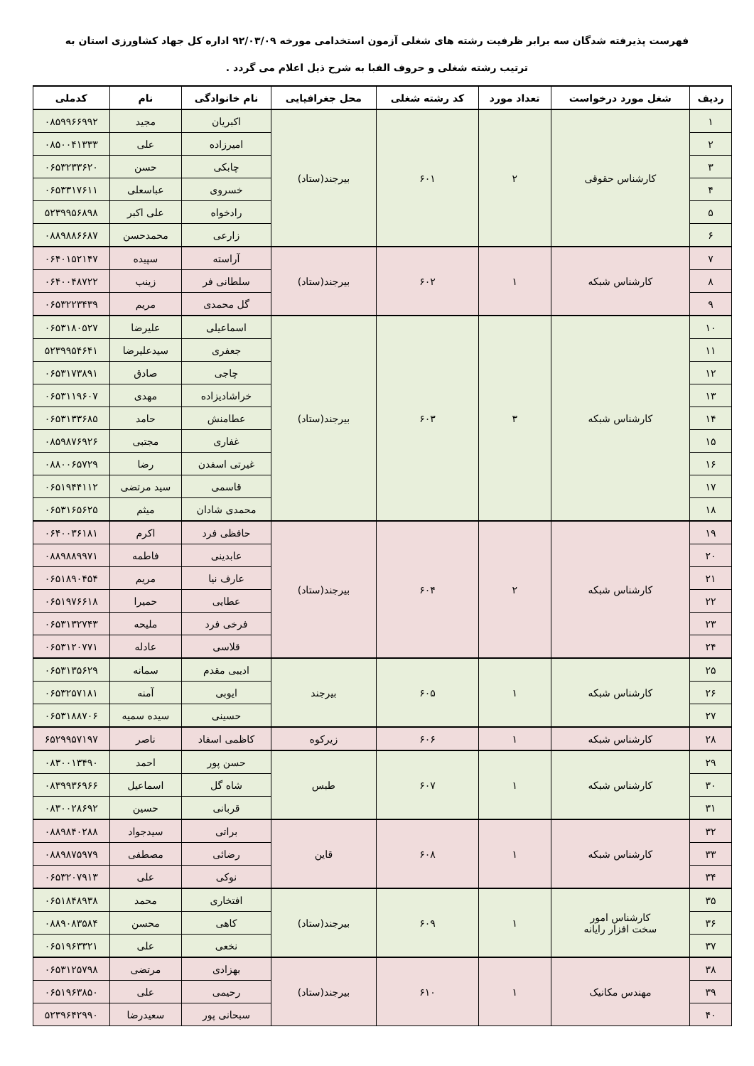فهرست پذیرفته شدگان سه برابر ظرفیت رشته های شغلی آزمون استخدامی مورخه ۹۲/۰۳/۰۹ اداره کل جهاد کشاورزی استان به
ترتیب رشته شغلی و حروف الفبا به شرح ذیل اعلام می گردد .
| ردیف | شغل مورد درخواست | تعداد مورد | کد رشته شغلی | محل جغرافیایی | نام خانوادگی | نام | کدملی |
| --- | --- | --- | --- | --- | --- | --- | --- |
| ۱ | کارشناس حقوقی | ۲ | ۶۰۱ | بیرجند(ستاد) | اکبریان | مجید | ۰۸۵۹۹۶۶۹۹۲ |
| ۲ | | | | | امیرزاده | علی | ۰۸۵۰۰۴۱۳۳۳ |
| ۳ | | | | | چابکی | حسن | ۰۶۵۳۲۳۳۶۲۰ |
| ۴ | | | | | خسروی | عباسعلی | ۰۶۵۳۳۱۷۶۱۱ |
| ۵ | | | | | رادخواه | علی اکبر | ۵۲۳۹۹۵۶۸۹۸ |
| ۶ | | | | | زارعی | محمدحسن | ۰۸۸۹۸۸۶۶۸۷ |
| ۷ | کارشناس شبکه | ۱ | ۶۰۲ | بیرجند(ستاد) | آراسته | سپیده | ۰۶۴۰۱۵۲۱۴۷ |
| ۸ | | | | | سلطانی فر | زینب | ۰۶۴۰۰۴۸۷۲۲ |
| ۹ | | | | | گل محمدی | مریم | ۰۶۵۳۲۲۳۴۳۹ |
| ۱۰ | کارشناس شبکه | ۳ | ۶۰۳ | بیرجند(ستاد) | اسماعیلی | علیرضا | ۰۶۵۳۱۸۰۵۲۷ |
| ۱۱ | | | | | جعفری | سیدعلیرضا | ۵۲۳۹۹۵۴۶۴۱ |
| ۱۲ | | | | | چاجی | صادق | ۰۶۵۳۱۷۳۸۹۱ |
| ۱۳ | | | | | خراشادیزاده | مهدی | ۰۶۵۳۱۱۹۶۰۷ |
| ۱۴ | | | | | عطامنش | حامد | ۰۶۵۳۱۳۳۶۸۵ |
| ۱۵ | | | | | غفاری | مجتبی | ۰۸۵۹۸۷۶۹۲۶ |
| ۱۶ | | | | | غیرتی اسفدن | رضا | ۰۸۸۰۰۶۵۷۲۹ |
| ۱۷ | | | | | قاسمی | سید مرتضی | ۰۶۵۱۹۴۴۱۱۲ |
| ۱۸ | | | | | محمدی شادان | میثم | ۰۶۵۳۱۶۵۶۲۵ |
| ۱۹ | کارشناس شبکه | ۲ | ۶۰۴ | بیرجند(ستاد) | حافظی فرد | اکرم | ۰۶۴۰۰۳۶۱۸۱ |
| ۲۰ | | | | | عابدینی | فاطمه | ۰۸۸۹۸۸۹۹۷۱ |
| ۲۱ | | | | | عارف نیا | مریم | ۰۶۵۱۸۹۰۴۵۴ |
| ۲۲ | | | | | عطایی | حمیرا | ۰۶۵۱۹۷۶۶۱۸ |
| ۲۳ | | | | | فرخی فرد | ملیحه | ۰۶۵۳۱۳۲۷۴۳ |
| ۲۴ | | | | | قلاسی | عادله | ۰۶۵۳۱۲۰۷۷۱ |
| ۲۵ | کارشناس شبکه | ۱ | ۶۰۵ | بیرجند | ادیبی مقدم | سمانه | ۰۶۵۳۱۳۵۶۲۹ |
| ۲۶ | | | | | ایوبی | آمنه | ۰۶۵۳۲۵۷۱۸۱ |
| ۲۷ | | | | | حسینی | سیده سمیه | ۰۶۵۳۱۸۸۷۰۶ |
| ۲۸ | کارشناس شبکه | ۱ | ۶۰۶ | زیرکوه | کاظمی اسفاد | ناصر | ۶۵۲۹۹۵۷۱۹۷ |
| ۲۹ | کارشناس شبکه | ۱ | ۶۰۷ | طبس | حسن پور | احمد | ۰۸۳۰۰۱۳۴۹۰ |
| ۳۰ | | | | | شاه گل | اسماعیل | ۰۸۳۹۹۳۶۹۶۶ |
| ۳۱ | | | | | قربانی | حسین | ۰۸۳۰۰۲۸۶۹۲ |
| ۳۲ | کارشناس شبکه | ۱ | ۶۰۸ | قاین | براتی | سیدجواد | ۰۸۸۹۸۴۰۲۸۸ |
| ۳۳ | | | | | رضائی | مصطفی | ۰۸۸۹۸۷۵۹۷۹ |
| ۳۴ | | | | | نوکی | علی | ۰۶۵۳۲۰۷۹۱۳ |
| ۳۵ | کارشناس امور سخت افزار رایانه | ۱ | ۶۰۹ | بیرجند(ستاد) | افتخاری | محمد | ۰۶۵۱۸۴۸۹۳۸ |
| ۳۶ | | | | | کاهی | محسن | ۰۸۸۹۰۸۳۵۸۴ |
| ۳۷ | | | | | نخعی | علی | ۰۶۵۱۹۶۳۳۲۱ |
| ۳۸ | مهندس مکانیک | ۱ | ۶۱۰ | بیرجند(ستاد) | بهزادی | مرتضی | ۰۶۵۳۱۲۵۷۹۸ |
| ۳۹ | | | | | رحیمی | علی | ۰۶۵۱۹۶۳۸۵۰ |
| ۴۰ | | | | | سبحانی پور | سعیدرضا | ۵۲۳۹۶۴۲۹۹۰ |